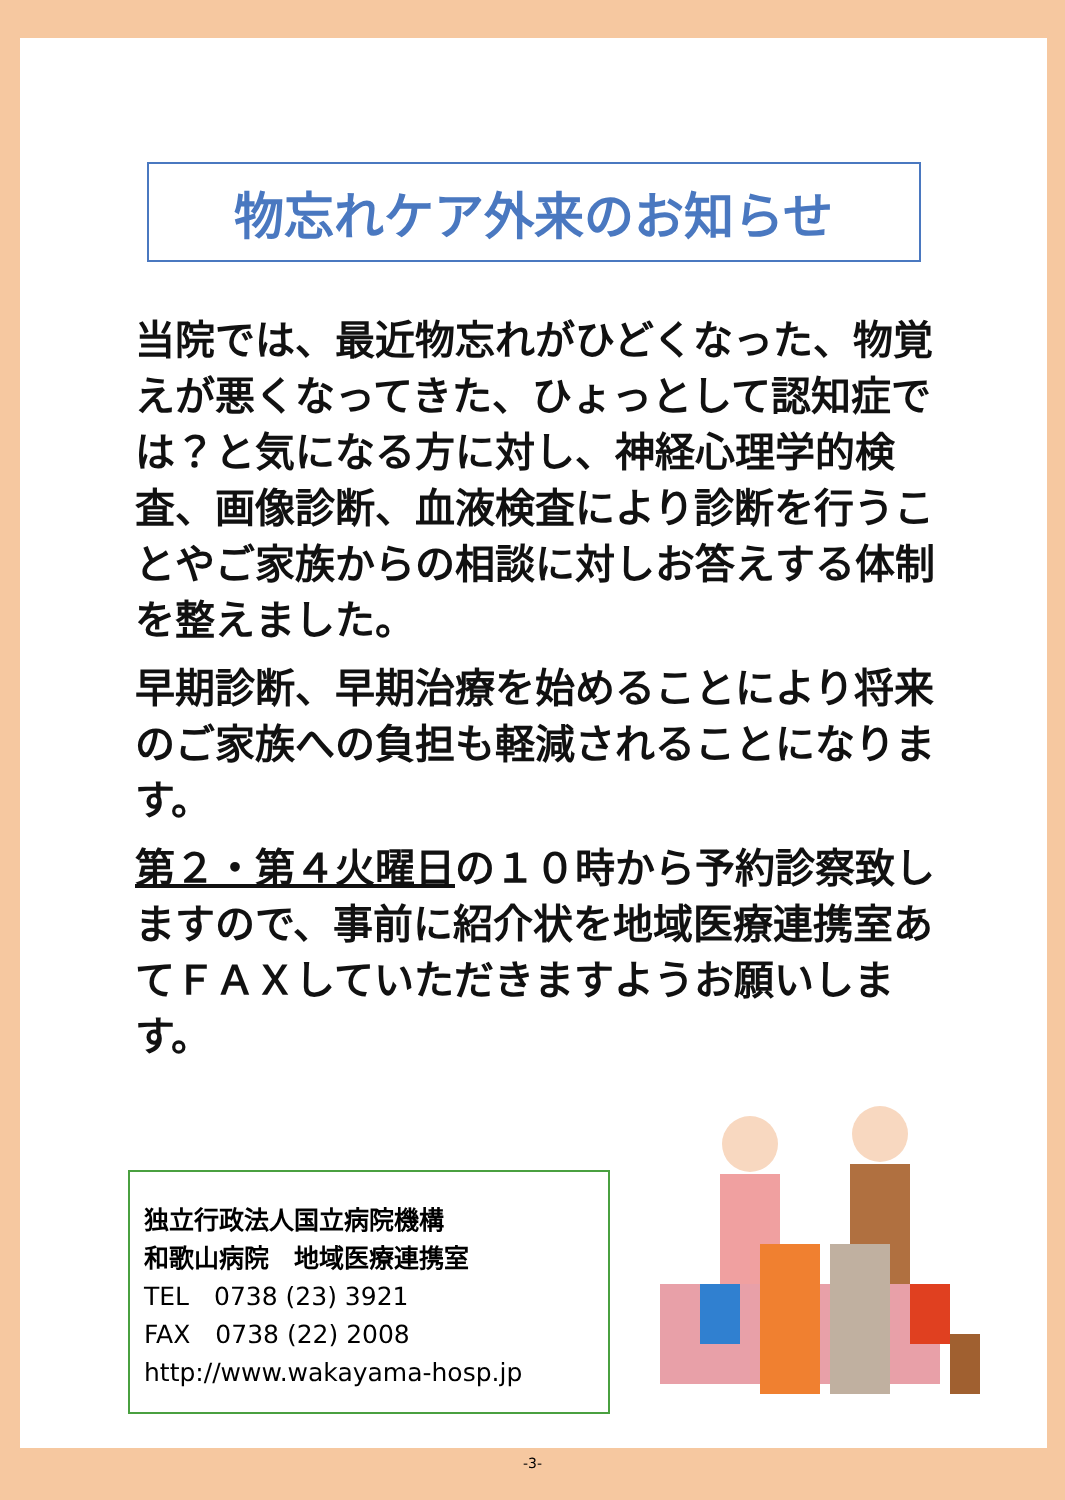物忘れケア外来のお知らせ
当院では、最近物忘れがひどくなった、物覚えが悪くなってきた、ひょっとして認知症では？と気になる方に対し、神経心理学的検査、画像診断、血液検査により診断を行うことやご家族からの相談に対しお答えする体制を整えました。
早期診断、早期治療を始めることにより将来のご家族への負担も軽減されることになります。
第２・第４火曜日の１０時から予約診察致しますので、事前に紹介状を地域医療連携室あてＦＡＸしていただきますようお願いします。
独立行政法人国立病院機構
和歌山病院　地域医療連携室
TEL　0738 (23) 3921
FAX　0738 (22) 2008
http://www.wakayama-hosp.jp
-3-